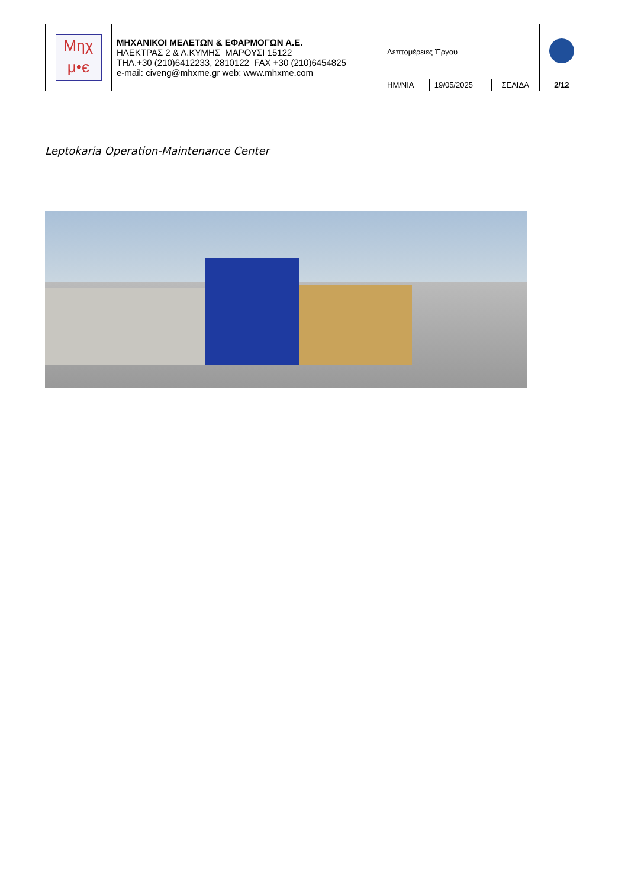| Μηχ μ•є | ΜΗΧΑΝΙΚΟΙ ΜΕΛΕΤΩΝ & ΕΦΑΡΜΟΓΩΝ Α.Ε. ΗΛΕΚΤΡΑΣ 2 & Λ.ΚΥΜΗΣ ΜΑΡΟΥΣΙ 15122 ΤΗΛ.+30 (210)6412233, 2810122 FAX +30 (210)6454825 e-mail: civeng@mhxme.gr web: www.mhxme.com | Λεπτομέρειες Έργου | | | |
| | | ΗΜ/ΝΙΑ | 19/05/2025 | ΣΕΛΙΔΑ | 2/12 |
Leptokaria Operation-Maintenance Center